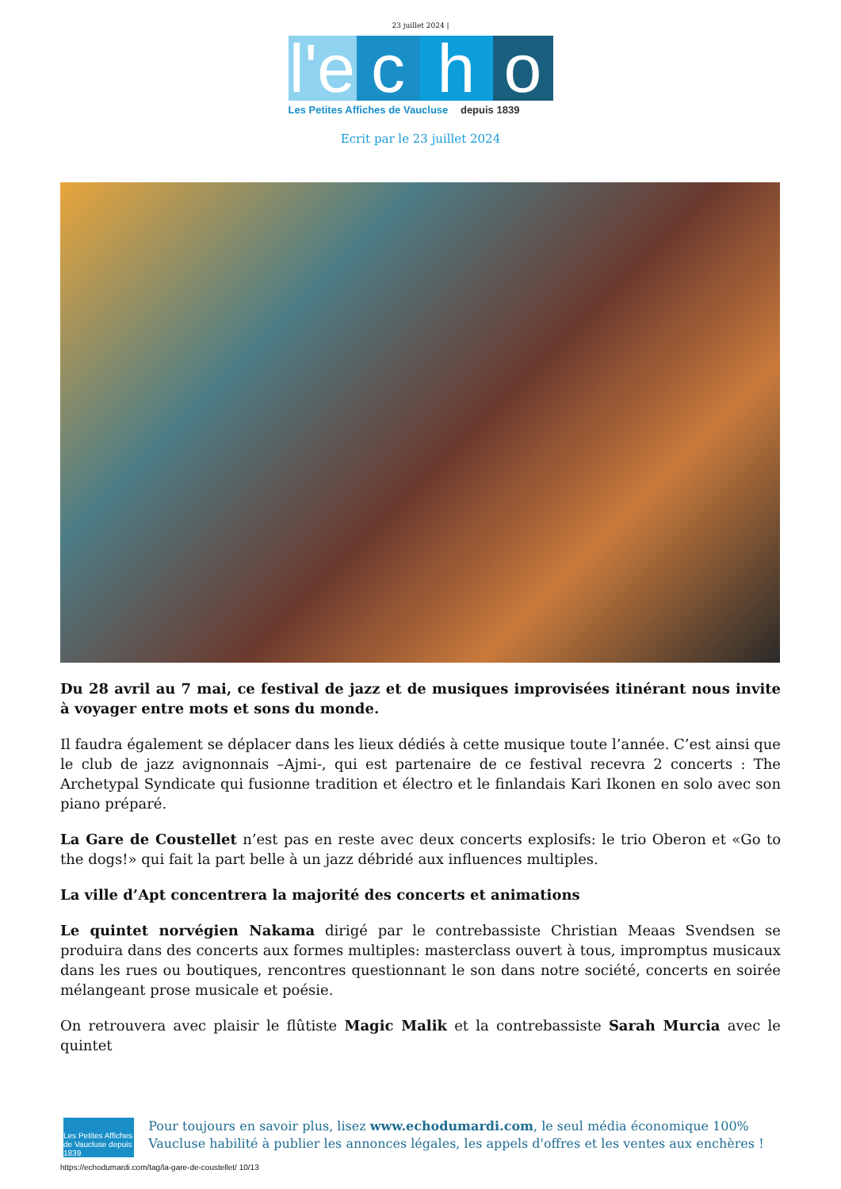23 juillet 2024 |
l'e
c h o
Les Petites Affiches de Vaucluse depuis 1839
Ecrit par le 23 juillet 2024
Du 28 avril au 7 mai, ce festival de jazz et de musiques improvisées itinérant nous invite à voyager entre mots et sons du monde.
Il faudra également se déplacer dans les lieux dédiés à cette musique toute l’année. C’est ainsi que le club de jazz avignonnais –Ajmi-, qui est partenaire de ce festival recevra 2 concerts : The Archetypal Syndicate qui fusionne tradition et électro et le finlandais Kari Ikonen en solo avec son piano préparé.
La Gare de Coustellet n’est pas en reste avec deux concerts explosifs: le trio Oberon et «Go to the dogs!» qui fait la part belle à un jazz débridé aux influences multiples.
La ville d’Apt concentrera la majorité des concerts et animations
Le quintet norvégien Nakama dirigé par le contrebassiste Christian Meaas Svendsen se produira dans des concerts aux formes multiples: masterclass ouvert à tous, impromptus musicaux dans les rues ou boutiques, rencontres questionnant le son dans notre société, concerts en soirée mélangeant prose musicale et poésie.
On retrouvera avec plaisir le flûtiste Magic Malik et la contrebassiste Sarah Murcia avec le quintet
Les Petites Affiches de Vaucluse depuis 1839
Pour toujours en savoir plus, lisez www.echodumardi.com, le seul média économique 100% Vaucluse habilité à publier les annonces légales, les appels d'offres et les ventes aux enchères !
https://echodumardi.com/tag/la-gare-de-coustellet/ 10/13